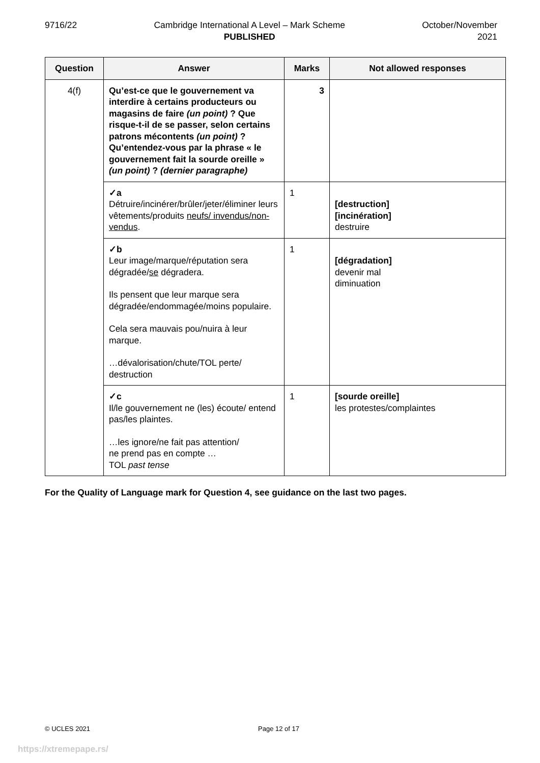9716/22 Cambridge International A Level – Mark Scheme
PUBLISHED
October/November
2021
| Question | Answer | Marks | Not allowed responses |
| --- | --- | --- | --- |
| 4(f) | Qu’est-ce que le gouvernement va interdire à certains producteurs ou magasins de faire (un point) ? Que risque-t-il de se passer, selon certains patrons mécontents (un point) ? Qu’entendez-vous par la phrase « le gouvernement fait la sourde oreille » (un point) ? (dernier paragraphe) | 3 | |
| | ✓a Détruire/incinérer/brûler/jeter/éliminer leurs vêtements/produits neufs/ invendus/non-vendus . | 1 | [destruction] [incinération] destruire |
| | ✓b Leur image/marque/réputation sera dégradée/ se dégradera. Ils pensent que leur marque sera dégradée/endommagée/moins populaire. Cela sera mauvais pou/nuira à leur marque. …dévalorisation/chute/TOL perte/ destruction | 1 | [dégradation] devenir mal diminuation |
| | ✓c Il/le gouvernement ne (les) écoute/ entend pas/les plaintes. …les ignore/ne fait pas attention/ ne prend pas en compte … TOL past tense | 1 | [sourde oreille] les protestes/complaintes |
For the Quality of Language mark for Question 4, see guidance on the last two pages.
© UCLES 2021 Page 12 of 17
https://xtremepape.rs/